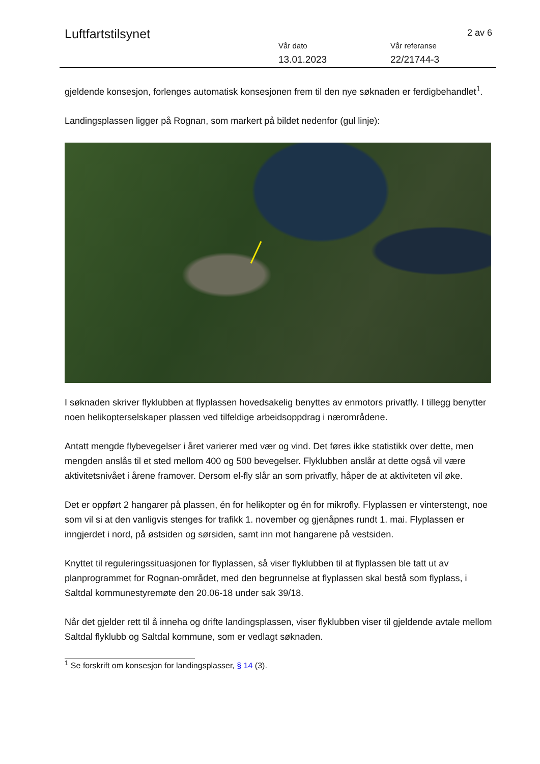Luftfartstilsynet
2 av 6
Vår dato
13.01.2023
Vår referanse
22/21744-3
gjeldende konsesjon, forlenges automatisk konsesjonen frem til den nye søknaden er ferdigbehandlet<sup>1</sup>.
Landingsplassen ligger på Rognan, som markert på bildet nedenfor (gul linje):
I søknaden skriver flyklubben at flyplassen hovedsakelig benyttes av enmotors privatfly. I tillegg benytter noen helikopterselskaper plassen ved tilfeldige arbeidsoppdrag i nærområdene.
Antatt mengde flybevegelser i året varierer med vær og vind. Det føres ikke statistikk over dette, men mengden anslås til et sted mellom 400 og 500 bevegelser. Flyklubben anslår at dette også vil være aktivitetsnivået i årene framover. Dersom el-fly slår an som privatfly, håper de at aktiviteten vil øke.
Det er oppført 2 hangarer på plassen, én for helikopter og én for mikrofly. Flyplassen er vinterstengt, noe som vil si at den vanligvis stenges for trafikk 1. november og gjenåpnes rundt 1. mai. Flyplassen er inngjerdet i nord, på østsiden og sørsiden, samt inn mot hangarene på vestsiden.
Knyttet til reguleringssituasjonen for flyplassen, så viser flyklubben til at flyplassen ble tatt ut av planprogrammet for Rognan-området, med den begrunnelse at flyplassen skal bestå som flyplass, i Saltdal kommunestyremøte den 20.06-18 under sak 39/18.
Når det gjelder rett til å inneha og drifte landingsplassen, viser flyklubben viser til gjeldende avtale mellom Saltdal flyklubb og Saltdal kommune, som er vedlagt søknaden.
<sup>1</sup> Se forskrift om konsesjon for landingsplasser, § 14 (3).